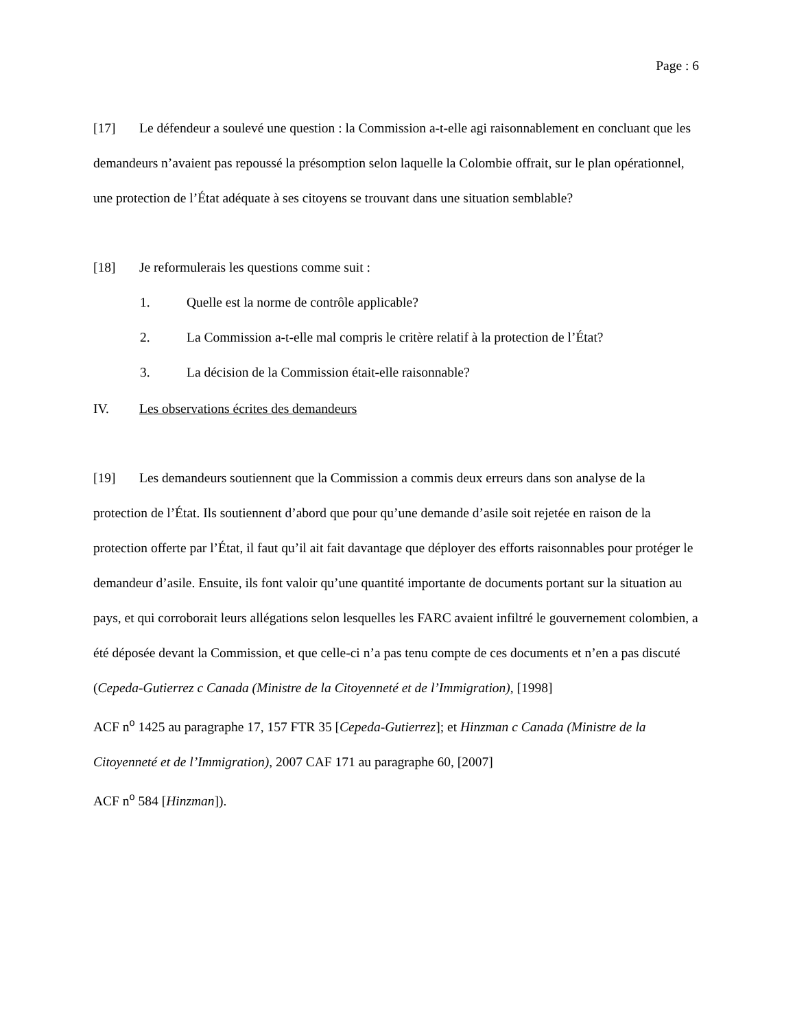Page : 6
[17] Le défendeur a soulevé une question : la Commission a-t-elle agi raisonnablement en concluant que les demandeurs n’avaient pas repoussé la présomption selon laquelle la Colombie offrait, sur le plan opérationnel, une protection de l’État adéquate à ses citoyens se trouvant dans une situation semblable?
[18] Je reformulerais les questions comme suit :
1. Quelle est la norme de contrôle applicable?
2. La Commission a-t-elle mal compris le critère relatif à la protection de l’État?
3. La décision de la Commission était-elle raisonnable?
IV. Les observations écrites des demandeurs
[19] Les demandeurs soutiennent que la Commission a commis deux erreurs dans son analyse de la protection de l’État. Ils soutiennent d’abord que pour qu’une demande d’asile soit rejetée en raison de la protection offerte par l’État, il faut qu’il ait fait davantage que déployer des efforts raisonnables pour protéger le demandeur d’asile. Ensuite, ils font valoir qu’une quantité importante de documents portant sur la situation au pays, et qui corroborait leurs allégations selon lesquelles les FARC avaient infiltré le gouvernement colombien, a été déposée devant la Commission, et que celle-ci n’a pas tenu compte de ces documents et n’en a pas discuté (Cepeda-Gutierrez c Canada (Ministre de la Citoyenneté et de l’Immigration), [1998]
ACF n<sup>o</sup> 1425 au paragraphe 17, 157 FTR 35 [Cepeda-Gutierrez]; et Hinzman c Canada (Ministre de la Citoyenneté et de l’Immigration), 2007 CAF 171 au paragraphe 60, [2007]
ACF n<sup>o</sup> 584 [Hinzman]).